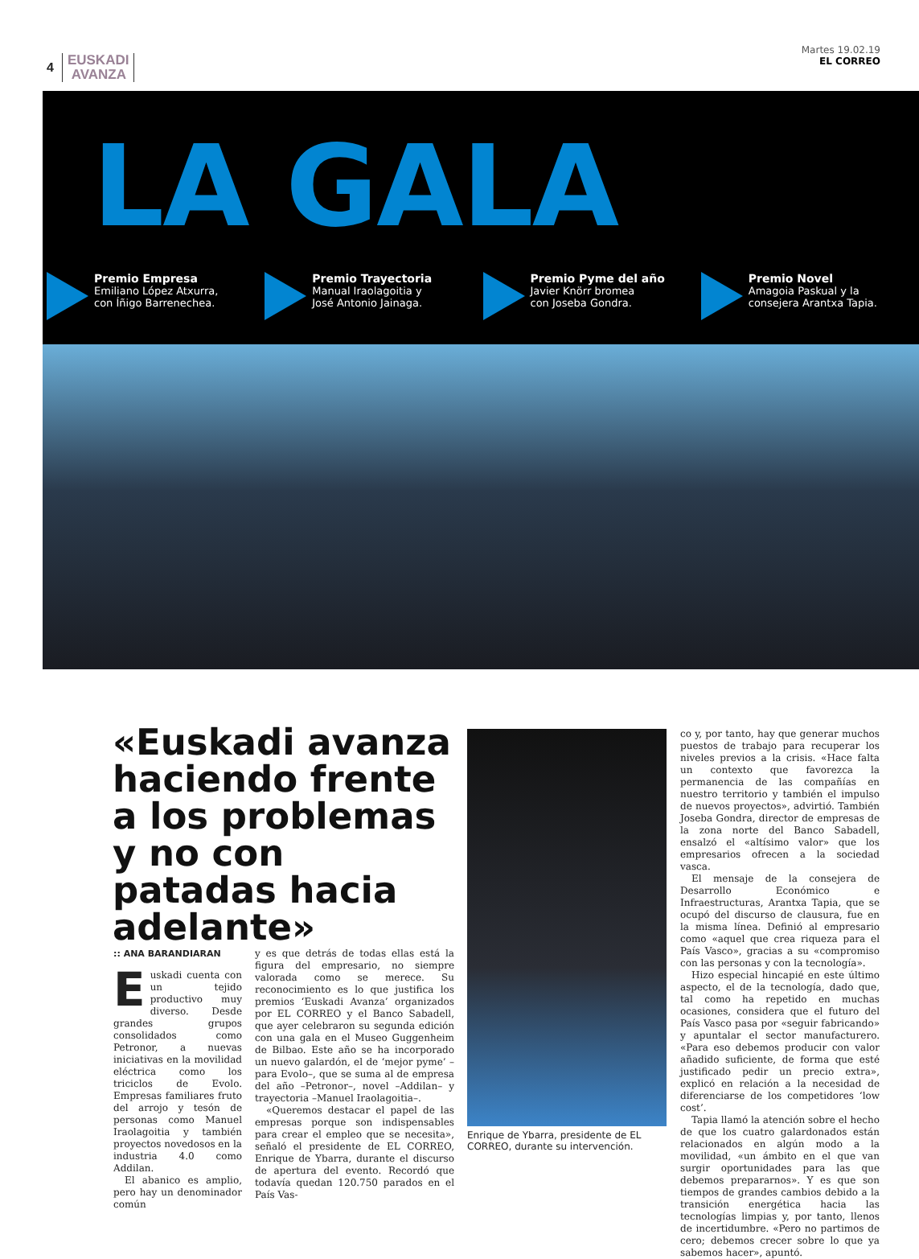4 EUSKADI
AVANZA
Martes 19.02.19
EL CORREO
LA GALA
Premio Empresa
Emiliano López Atxurra,
con Íñigo Barrenechea.
Premio Trayectoria
Manual Iraolagoitia y
José Antonio Jainaga.
Premio Pyme del año
Javier Knörr bromea
con Joseba Gondra.
Premio Novel
Amagoia Paskual y la
consejera Arantxa Tapia.
«Euskadi avanza haciendo frente a los problemas y no con patadas hacia adelante»
:: ANA BARANDIARAN
Euskadi cuenta con un tejido productivo muy diverso. Desde grandes grupos consolidados como Petronor, a nuevas iniciativas en la movilidad eléctrica como los triciclos de Evolo. Empresas familiares fruto del arrojo y tesón de personas como Manuel Iraolagoitia y también proyectos novedosos en la industria 4.0 como Addilan.
El abanico es amplio, pero hay un denominador común
y es que detrás de todas ellas está la figura del empresario, no siempre valorada como se merece. Su reconocimiento es lo que justifica los premios ‘Euskadi Avanza’ organizados por EL CORREO y el Banco Sabadell, que ayer celebraron su segunda edición con una gala en el Museo Guggenheim de Bilbao. Este año se ha incorporado un nuevo galardón, el de ‘mejor pyme’ –para Evolo–, que se suma al de empresa del año –Petronor–, novel –Addilan– y trayectoria –Manuel Iraolagoitia–.
«Queremos destacar el papel de las empresas porque son indispensables para crear el empleo que se necesita», señaló el presidente de EL CORREO, Enrique de Ybarra, durante el discurso de apertura del evento. Recordó que todavía quedan 120.750 parados en el País Vas-
Enrique de Ybarra, presidente de EL CORREO, durante su intervención.
co y, por tanto, hay que generar muchos puestos de trabajo para recuperar los niveles previos a la crisis. «Hace falta un contexto que favorezca la permanencia de las compañías en nuestro territorio y también el impulso de nuevos proyectos», advirtió. También Joseba Gondra, director de empresas de la zona norte del Banco Sabadell, ensalzó el «altísimo valor» que los empresarios ofrecen a la sociedad vasca.
El mensaje de la consejera de Desarrollo Económico e Infraestructuras, Arantxa Tapia, que se ocupó del discurso de clausura, fue en la misma línea. Definió al empresario como «aquel que crea riqueza para el País Vasco», gracias a su «compromiso con las personas y con la tecnología».
Hizo especial hincapié en este último aspecto, el de la tecnología, dado que, tal como ha repetido en muchas ocasiones, considera que el futuro del País Vasco pasa por «seguir fabricando» y apuntalar el sector manufacturero. «Para eso debemos producir con valor añadido suficiente, de forma que esté justificado pedir un precio extra», explicó en relación a la necesidad de diferenciarse de los competidores ‘low cost’.
Tapia llamó la atención sobre el hecho de que los cuatro galardonados están relacionados en algún modo a la movilidad, «un ámbito en el que van surgir oportunidades para las que debemos prepararnos». Y es que son tiempos de grandes cambios debido a la transición energética hacia las tecnologías limpias y, por tanto, llenos de incertidumbre. «Pero no partimos de cero; debemos crecer sobre lo que ya sabemos hacer», apuntó.